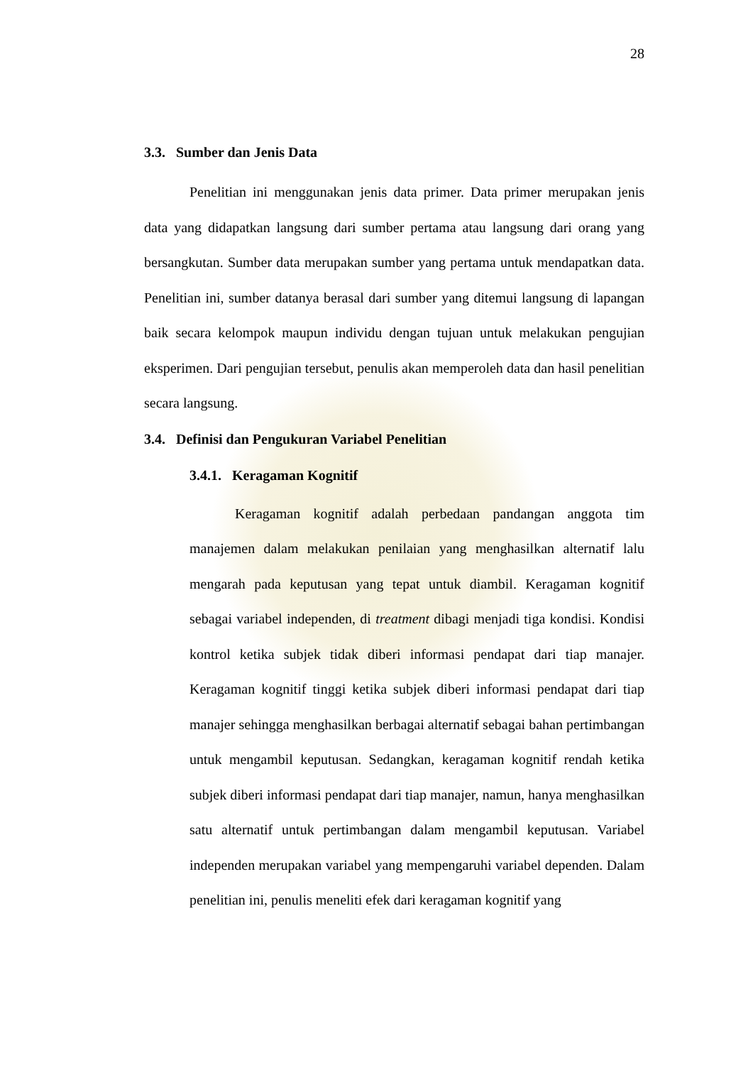28
3.3. Sumber dan Jenis Data
Penelitian ini menggunakan jenis data primer. Data primer merupakan jenis data yang didapatkan langsung dari sumber pertama atau langsung dari orang yang bersangkutan. Sumber data merupakan sumber yang pertama untuk mendapatkan data. Penelitian ini, sumber datanya berasal dari sumber yang ditemui langsung di lapangan baik secara kelompok maupun individu dengan tujuan untuk melakukan pengujian eksperimen. Dari pengujian tersebut, penulis akan memperoleh data dan hasil penelitian secara langsung.
3.4. Definisi dan Pengukuran Variabel Penelitian
3.4.1. Keragaman Kognitif
Keragaman kognitif adalah perbedaan pandangan anggota tim manajemen dalam melakukan penilaian yang menghasilkan alternatif lalu mengarah pada keputusan yang tepat untuk diambil. Keragaman kognitif sebagai variabel independen, di treatment dibagi menjadi tiga kondisi. Kondisi kontrol ketika subjek tidak diberi informasi pendapat dari tiap manajer. Keragaman kognitif tinggi ketika subjek diberi informasi pendapat dari tiap manajer sehingga menghasilkan berbagai alternatif sebagai bahan pertimbangan untuk mengambil keputusan. Sedangkan, keragaman kognitif rendah ketika subjek diberi informasi pendapat dari tiap manajer, namun, hanya menghasilkan satu alternatif untuk pertimbangan dalam mengambil keputusan. Variabel independen merupakan variabel yang mempengaruhi variabel dependen. Dalam penelitian ini, penulis meneliti efek dari keragaman kognitif yang